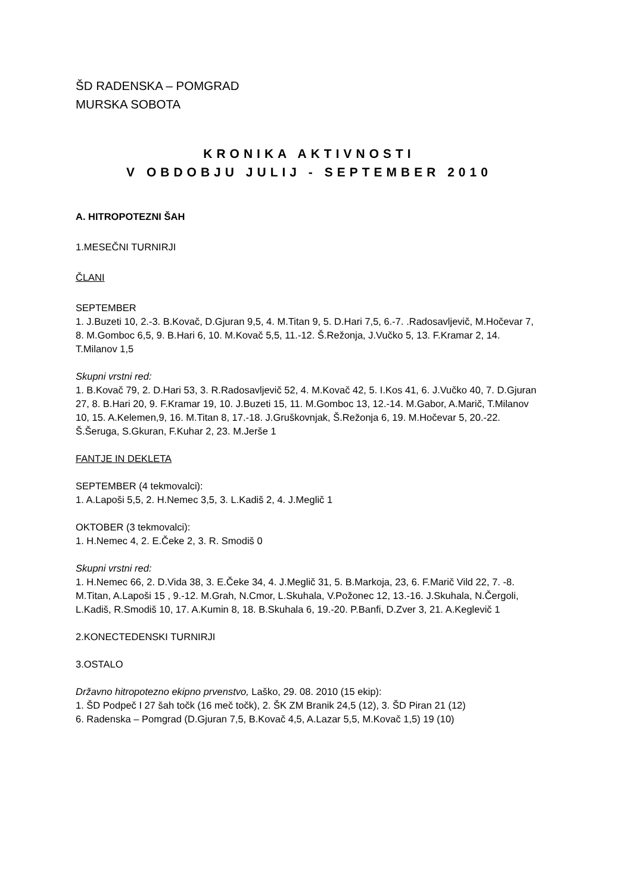ŠD RADENSKA – POMGRAD
MURSKA SOBOTA
KRONIKA AKTIVNOSTI
V OBDOBJU JULIJ - SEPTEMBER 2010
A. HITROPOTEZNI ŠAH
1.MESEČNI TURNIRJI
ČLANI
SEPTEMBER
1. J.Buzeti 10, 2.-3. B.Kovač, D.Gjuran 9,5, 4. M.Titan 9, 5. D.Hari 7,5, 6.-7. .Radosavljevič, M.Hočevar 7, 8. M.Gomboc 6,5, 9. B.Hari 6, 10. M.Kovač 5,5, 11.-12. Š.Režonja, J.Vučko 5, 13. F.Kramar 2, 14. T.Milanov 1,5
Skupni vrstni red:
1. B.Kovač 79, 2. D.Hari 53, 3. R.Radosavljevič 52, 4. M.Kovač 42, 5. I.Kos 41, 6. J.Vučko 40, 7. D.Gjuran 27, 8. B.Hari 20, 9. F.Kramar 19, 10. J.Buzeti 15, 11. M.Gomboc 13, 12.-14. M.Gabor, A.Marič, T.Milanov 10, 15. A.Kelemen,9, 16. M.Titan 8, 17.-18. J.Gruškovnjak, Š.Režonja 6, 19. M.Hočevar 5, 20.-22. Š.Šeruga, S.Gkuran, F.Kuhar 2, 23. M.Jerše 1
FANTJE IN DEKLETA
SEPTEMBER (4 tekmovalci):
1. A.Lapoši 5,5, 2. H.Nemec 3,5, 3. L.Kadiš 2, 4. J.Meglič 1
OKTOBER (3 tekmovalci):
1. H.Nemec 4, 2. E.Čeke 2, 3. R. Smodiš 0
Skupni vrstni red:
1. H.Nemec 66, 2. D.Vida 38, 3. E.Čeke 34, 4. J.Meglič 31, 5. B.Markoja, 23, 6. F.Marič Vild 22, 7. -8. M.Titan, A.Lapoši 15 , 9.-12. M.Grah, N.Cmor, L.Skuhala, V.Požonec 12, 13.-16. J.Skuhala, N.Čergoli, L.Kadiš, R.Smodiš 10, 17. A.Kumin 8, 18. B.Skuhala 6, 19.-20. P.Banfi, D.Zver 3, 21. A.Keglevič 1
2.KONECTEDENSKI TURNIRJI
3.OSTALO
Državno hitropotezno ekipno prvenstvo, Laško, 29. 08. 2010 (15 ekip):
1. ŠD Podpeč I 27 šah točk (16 meč točk), 2. ŠK ZM Branik 24,5 (12), 3. ŠD Piran 21 (12)
6. Radenska – Pomgrad (D.Gjuran 7,5, B.Kovač 4,5, A.Lazar 5,5, M.Kovač 1,5) 19 (10)